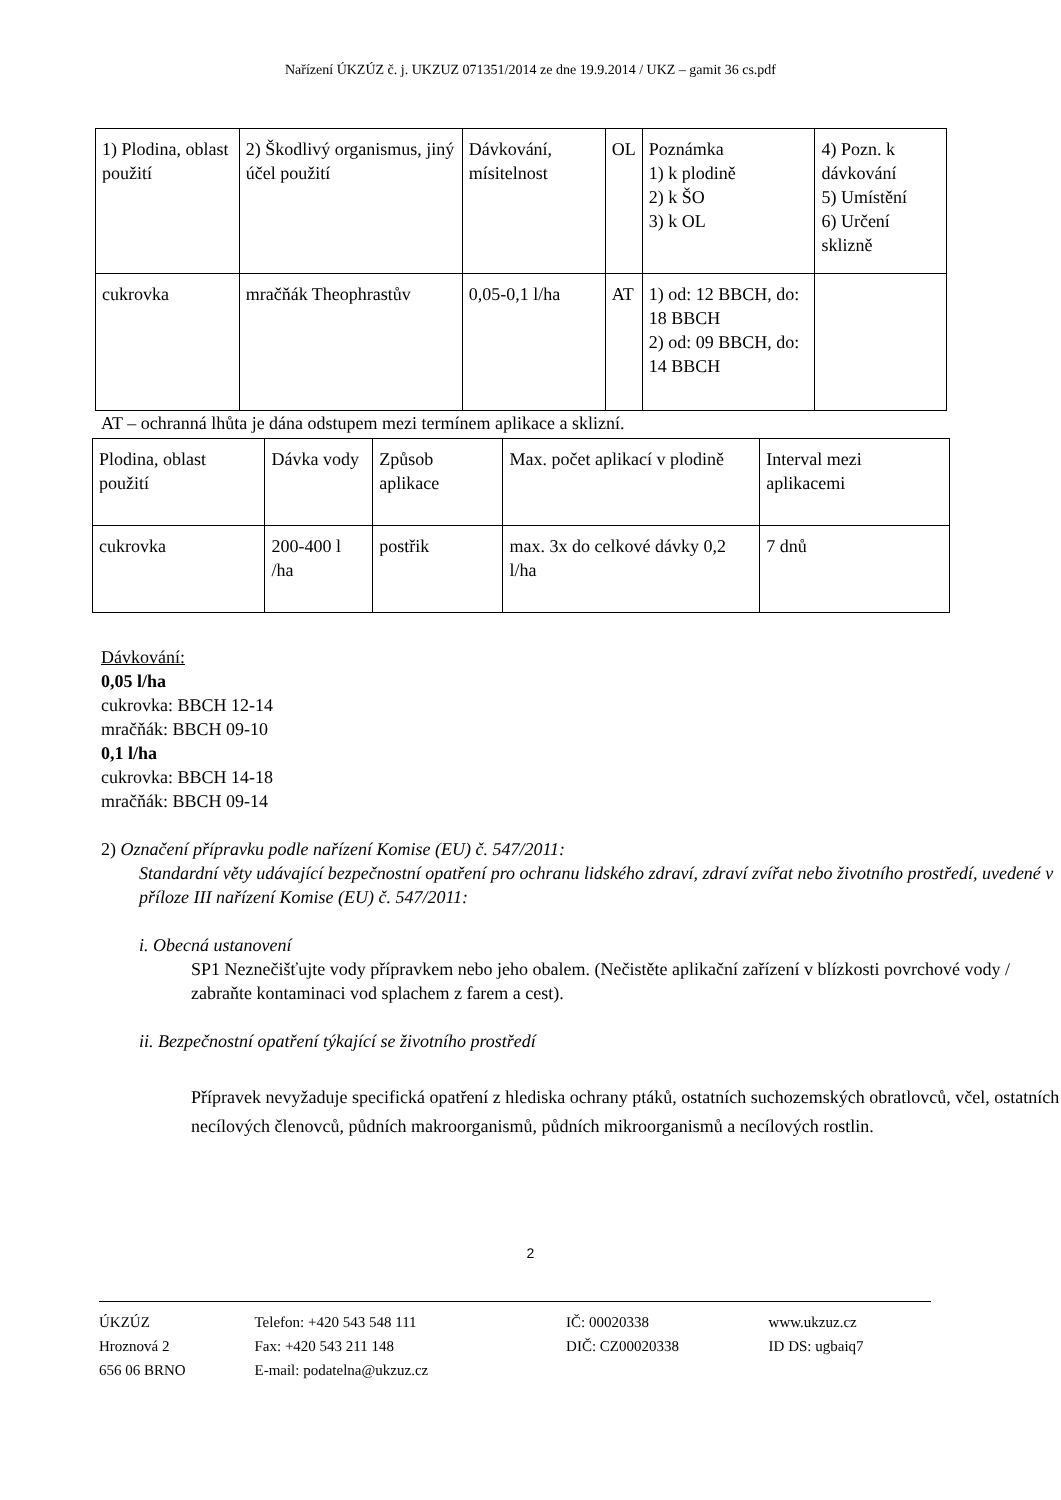Nařízení ÚKZÚZ č. j. UKZUZ 071351/2014 ze dne 19.9.2014 / UKZ – gamit 36 cs.pdf
| 1) Plodina, oblast použití | 2) Škodlivý organismus, jiný účel použití | Dávkování, mísitelnost | OL | Poznámka 1) k plodině 2) k ŠO 3) k OL | 4) Pozn. k dávkování 5) Umístění 6) Určení sklizně |
| cukrovka | mračňák Theophrastův | 0,05-0,1 l/ha | AT | 1) od: 12 BBCH, do: 18 BBCH 2) od: 09 BBCH, do: 14 BBCH | |
AT – ochranná lhůta je dána odstupem mezi termínem aplikace a sklizní.
| Plodina, oblast použití | Dávka vody | Způsob aplikace | Max. počet aplikací v plodině | Interval mezi aplikacemi |
| cukrovka | 200-400 l /ha | postřik | max. 3x do celkové dávky 0,2 l/ha | 7 dnů |
Dávkování:
0,05 l/ha
cukrovka: BBCH 12-14
mračňák: BBCH 09-10
0,1 l/ha
cukrovka: BBCH 14-18
mračňák: BBCH 09-14
2) Označení přípravku podle nařízení Komise (EU) č. 547/2011:
Standardní věty udávající bezpečnostní opatření pro ochranu lidského zdraví, zdraví zvířat nebo životního prostředí, uvedené v příloze III nařízení Komise (EU) č. 547/2011:
i. Obecná ustanovení
SP1 Neznečišťujte vody přípravkem nebo jeho obalem. (Nečistěte aplikační zařízení v blízkosti povrchové vody / zabraňte kontaminaci vod splachem z farem a cest).
ii. Bezpečnostní opatření týkající se životního prostředí
Přípravek nevyžaduje specifická opatření z hlediska ochrany ptáků, ostatních suchozemských obratlovců, včel, ostatních necílových členovců, půdních makroorganismů, půdních mikroorganismů a necílových rostlin.
2
| ÚKZÚZ | Telefon: +420 543 548 111 | IČ: 00020338 | www.ukzuz.cz |
| Hroznová 2 | Fax: +420 543 211 148 | DIČ: CZ00020338 | ID DS: ugbaiq7 |
| 656 06 BRNO | E-mail: podatelna@ukzuz.cz | | |